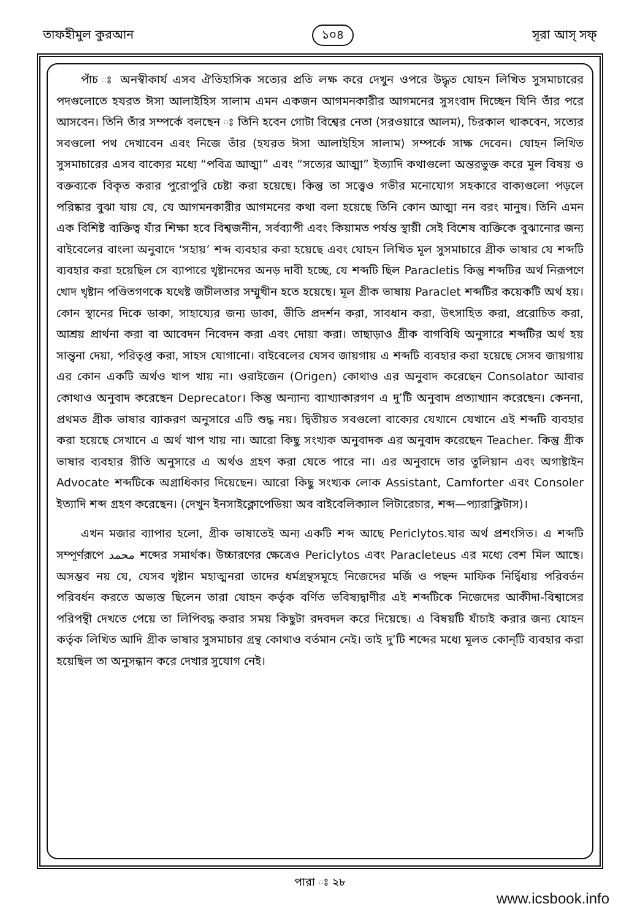তাফহীমুল কুরআন ১০৪ সূরা আস্‌ সফ্‌
পাঁচ ঃ অনস্বীকার্য এসব ঐতিহাসিক সত্যের প্রতি লক্ষ করে দেখুন ওপরে উদ্ধৃত যোহন লিখিত সুসমাচারের পদগুলোতে হযরত ঈসা আলাইহিস সালাম এমন একজন আগমনকারীর আগমনের সুসংবাদ দিচ্ছেন যিনি তাঁর পরে আসবেন। তিনি তাঁর সম্পর্কে বলছেন ঃ তিনি হবেন গোটা বিশ্বের নেতা (সরওয়ারে আলম), চিরকাল থাকবেন, সত্যের সবগুলো পথ দেখাবেন এবং নিজে তাঁর (হযরত ঈসা আলাইহিস সালাম) সম্পর্কে সাক্ষ দেবেন। যোহন লিখিত সুসমাচারের এসব বাক্যের মধ্যে “পবিত্র আত্মা” এবং “সত্যের আত্মা” ইত্যাদি কথাগুলো অন্তরভুক্ত করে মূল বিষয় ও বক্তব্যকে বিকৃত করার পুরোপুরি চেষ্টা করা হয়েছে। কিন্তু তা সত্ত্বেও গভীর মনোযোগ সহকারে বাক্যগুলো পড়লে পরিষ্কার বুঝা যায় যে, যে আগমনকারীর আগমনের কথা বলা হয়েছে তিনি কোন আত্মা নন বরং মানুষ। তিনি এমন এক বিশিষ্ট ব্যক্তিত্ব যাঁর শিক্ষা হবে বিশ্বজনীন, সর্বব্যাপী এবং কিয়ামত পর্যন্ত স্থায়ী সেই বিশেষ ব্যক্তিকে বুঝানোর জন্য বাইবেলের বাংলা অনুবাদে ‘সহায়’ শব্দ ব্যবহার করা হয়েছে এবং যোহন লিখিত মূল সুসমাচারে গ্রীক ভাষার যে শব্দটি ব্যবহার করা হয়েছিল সে ব্যাপারে খৃষ্টানদের অনড় দাবী হচ্ছে, যে শব্দটি ছিল Paracletis কিন্তু শব্দটির অর্থ নিরূপণে খোদ খৃষ্টান পণ্ডিতগণকে যথেষ্ট জটীলতার সম্মুখীন হতে হয়েছে। মূল গ্রীক ভাষায় Paraclet শব্দটির কয়েকটি অর্থ হয়। কোন স্থানের দিকে ডাকা, সাহায্যের জন্য ডাকা, ভীতি প্রদর্শন করা, সাবধান করা, উৎসাহিত করা, প্ররোচিত করা, আশ্রয় প্রার্থনা করা বা আবেদন নিবেদন করা এবং দোয়া করা। তাছাড়াও গ্রীক বাগবিধি অনুসারে শব্দটির অর্থ হয় সান্ত্বনা দেয়া, পরিতৃপ্ত করা, সাহস যোগানো। বাইবেলের যেসব জায়গায় এ শব্দটি ব্যবহার করা হয়েছে সেসব জায়গায় এর কোন একটি অর্থও খাপ খায় না। ওরাইজেন (Origen) কোথাও এর অনুবাদ করেছেন Consolator আবার কোথাও অনুবাদ করেছেন Deprecator। কিন্তু অন্যান্য ব্যাখ্যাকারগণ এ দু’টি অনুবাদ প্রত্যাখ্যান করেছেন। কেননা, প্রথমত গ্রীক ভাষার ব্যাকরণ অনুসারে এটি শুদ্ধ নয়। দ্বিতীয়ত সবগুলো বাক্যের যেখানে যেখানে এই শব্দটি ব্যবহার করা হয়েছে সেখানে এ অর্থ খাপ খায় না। আরো কিছু সংখ্যক অনুবাদক এর অনুবাদ করেছেন Teacher. কিন্তু গ্রীক ভাষার ব্যবহার রীতি অনুসারে এ অর্থও গ্রহণ করা যেতে পারে না। এর অনুবাদে তার তুলিয়ান এবং অগাষ্টাইন Advocate শব্দটিকে অগ্রাধিকার দিয়েছেন। আরো কিছু সংখ্যক লোক Assistant, Camforter এবং Consoler ইত্যাদি শব্দ গ্রহণ করেছেন। (দেখুন ইনসাইক্লোপেডিয়া অব বাইবেলিক্যাল লিটারেচার, শব্দ—প্যারাক্লিটাস)।
এখন মজার ব্যাপার হলো, গ্রীক ভাষাতেই অন্য একটি শব্দ আছে Periclytos.যার অর্থ প্রশংসিত। এ শব্দটি সম্পূর্ণরূপে محمد শব্দের সমার্থক। উচ্চারণের ক্ষেত্রেও Periclytos এবং Paracleteus এর মধ্যে বেশ মিল আছে। অসম্ভব নয় যে, যেসব খৃষ্টান মহাত্মনরা তাদের ধর্মগ্রন্থসমূহে নিজেদের মর্জি ও পছন্দ মাফিক নির্দ্বিধায় পরিবর্তন পরিবর্ধন করতে অভ্যস্ত ছিলেন তারা যোহন কর্তৃক বর্ণিত ভবিষ্যদ্বাণীর এই শব্দটিকে নিজেদের আকীদা-বিশ্বাসের পরিপন্থী দেখতে পেয়ে তা লিপিবদ্ধ করার সময় কিছুটা রদবদল করে দিয়েছে। এ বিষয়টি যাঁচাই করার জন্য যোহন কর্তৃক লিখিত আদি গ্রীক ভাষার সুসমাচার গ্রন্থ কোথাও বর্তমান নেই। তাই দু’টি শব্দের মধ্যে মূলত কোন্‌টি ব্যবহার করা হয়েছিল তা অনুসন্ধান করে দেখার সুযোগ নেই।
পারা ঃ ২৮
www.icsbook.info